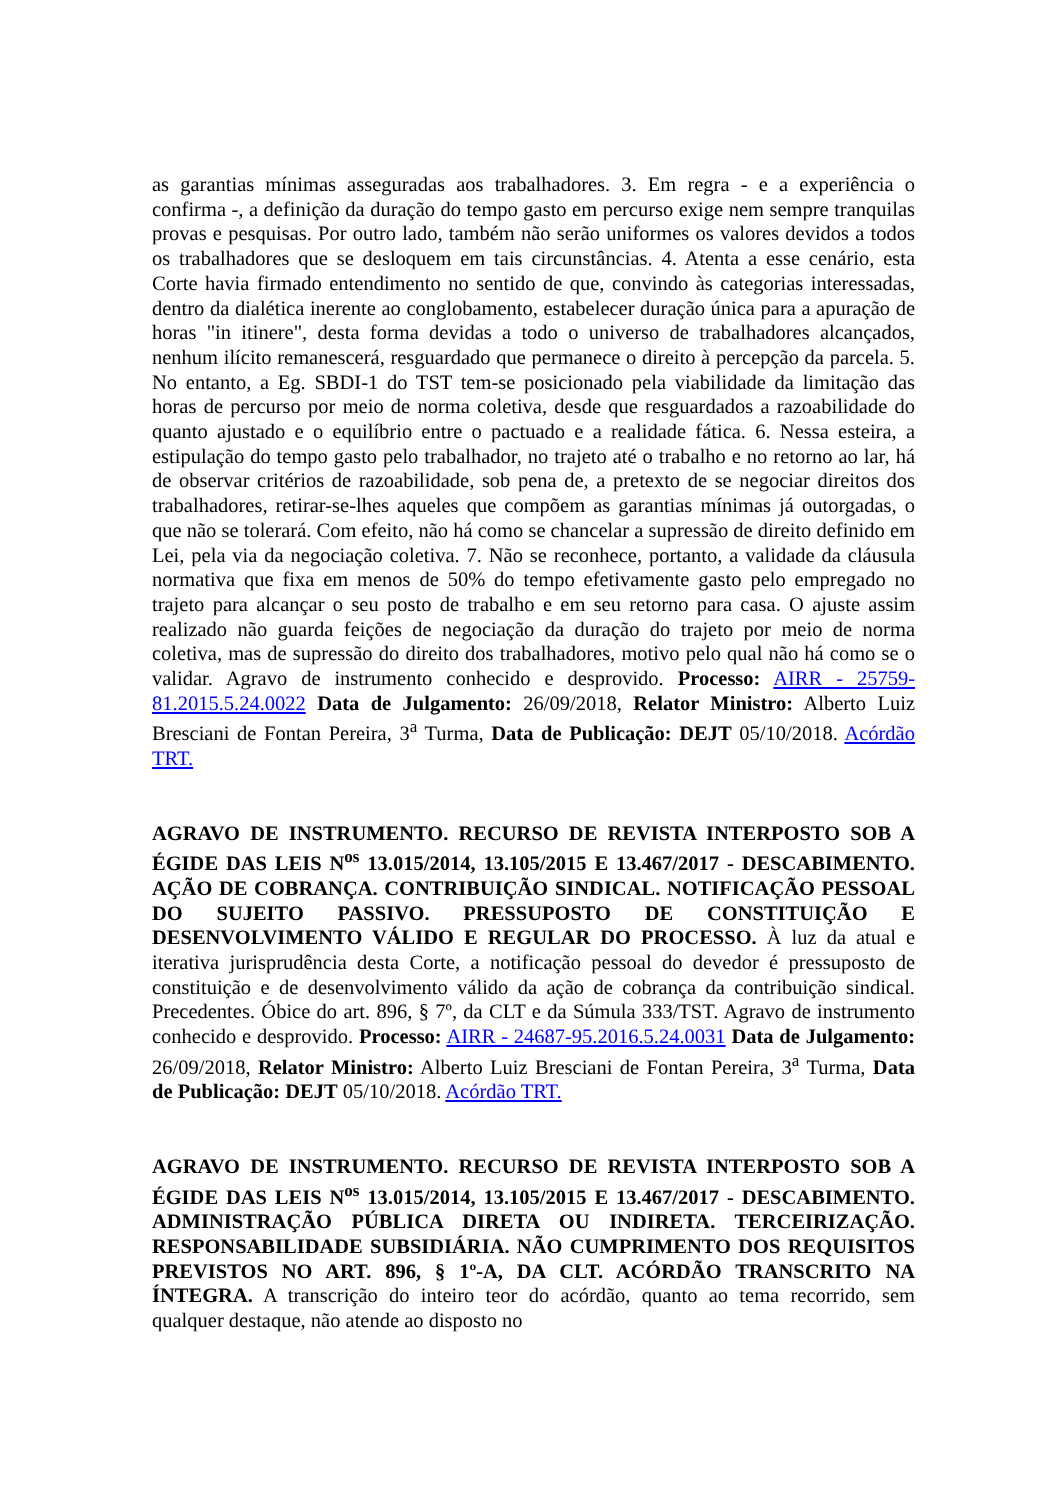as garantias mínimas asseguradas aos trabalhadores. 3. Em regra - e a experiência o confirma -, a definição da duração do tempo gasto em percurso exige nem sempre tranquilas provas e pesquisas. Por outro lado, também não serão uniformes os valores devidos a todos os trabalhadores que se desloquem em tais circunstâncias. 4. Atenta a esse cenário, esta Corte havia firmado entendimento no sentido de que, convindo às categorias interessadas, dentro da dialética inerente ao conglobamento, estabelecer duração única para a apuração de horas "in itinere", desta forma devidas a todo o universo de trabalhadores alcançados, nenhum ilícito remanescerá, resguardado que permanece o direito à percepção da parcela. 5. No entanto, a Eg. SBDI-1 do TST tem-se posicionado pela viabilidade da limitação das horas de percurso por meio de norma coletiva, desde que resguardados a razoabilidade do quanto ajustado e o equilíbrio entre o pactuado e a realidade fática. 6. Nessa esteira, a estipulação do tempo gasto pelo trabalhador, no trajeto até o trabalho e no retorno ao lar, há de observar critérios de razoabilidade, sob pena de, a pretexto de se negociar direitos dos trabalhadores, retirar-se-lhes aqueles que compõem as garantias mínimas já outorgadas, o que não se tolerará. Com efeito, não há como se chancelar a supressão de direito definido em Lei, pela via da negociação coletiva. 7. Não se reconhece, portanto, a validade da cláusula normativa que fixa em menos de 50% do tempo efetivamente gasto pelo empregado no trajeto para alcançar o seu posto de trabalho e em seu retorno para casa. O ajuste assim realizado não guarda feições de negociação da duração do trajeto por meio de norma coletiva, mas de supressão do direito dos trabalhadores, motivo pelo qual não há como se o validar. Agravo de instrumento conhecido e desprovido. Processo: AIRR - 25759-81.2015.5.24.0022 Data de Julgamento: 26/09/2018, Relator Ministro: Alberto Luiz Bresciani de Fontan Pereira, 3<sup>a</sup> Turma, Data de Publicação: DEJT 05/10/2018. Acórdão TRT.
AGRAVO DE INSTRUMENTO. RECURSO DE REVISTA INTERPOSTO SOB A ÉGIDE DAS LEIS N<sup>os</sup> 13.015/2014, 13.105/2015 E 13.467/2017 - DESCABIMENTO. AÇÃO DE COBRANÇA. CONTRIBUIÇÃO SINDICAL. NOTIFICAÇÃO PESSOAL DO SUJEITO PASSIVO. PRESSUPOSTO DE CONSTITUIÇÃO E DESENVOLVIMENTO VÁLIDO E REGULAR DO PROCESSO. À luz da atual e iterativa jurisprudência desta Corte, a notificação pessoal do devedor é pressuposto de constituição e de desenvolvimento válido da ação de cobrança da contribuição sindical. Precedentes. Óbice do art. 896, § 7º, da CLT e da Súmula 333/TST. Agravo de instrumento conhecido e desprovido. Processo: AIRR - 24687-95.2016.5.24.0031 Data de Julgamento: 26/09/2018, Relator Ministro: Alberto Luiz Bresciani de Fontan Pereira, 3<sup>a</sup> Turma, Data de Publicação: DEJT 05/10/2018. Acórdão TRT.
AGRAVO DE INSTRUMENTO. RECURSO DE REVISTA INTERPOSTO SOB A ÉGIDE DAS LEIS N<sup>os</sup> 13.015/2014, 13.105/2015 E 13.467/2017 - DESCABIMENTO. ADMINISTRAÇÃO PÚBLICA DIRETA OU INDIRETA. TERCEIRIZAÇÃO. RESPONSABILIDADE SUBSIDIÁRIA. NÃO CUMPRIMENTO DOS REQUISITOS PREVISTOS NO ART. 896, § 1º-A, DA CLT. ACÓRDÃO TRANSCRITO NA ÍNTEGRA. A transcrição do inteiro teor do acórdão, quanto ao tema recorrido, sem qualquer destaque, não atende ao disposto no